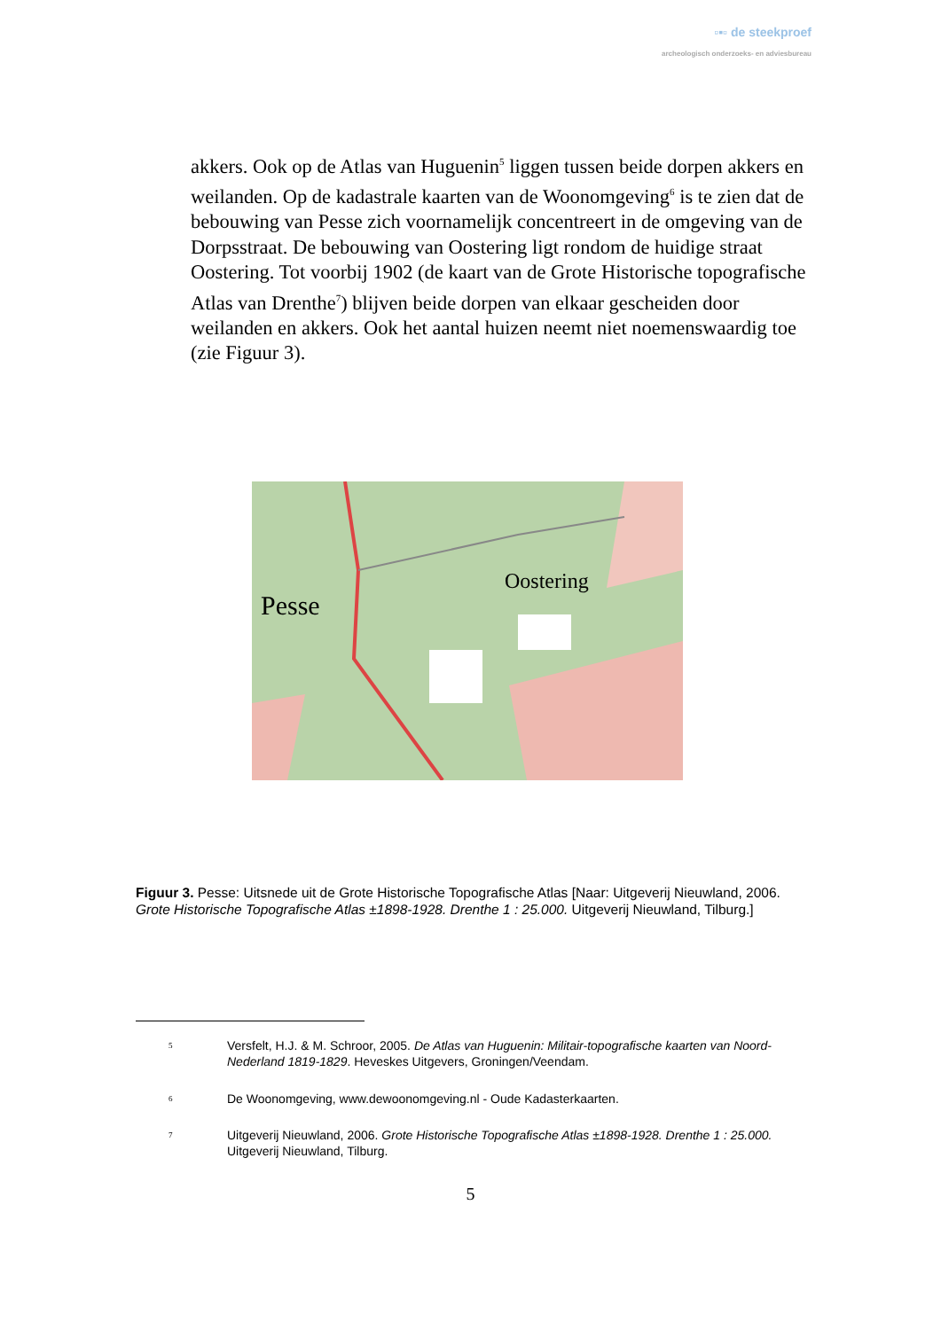▫▪▫ de steekproef
archeologisch onderzoeks- en adviesbureau
akkers. Ook op de Atlas van Huguenin<sup>5</sup> liggen tussen beide dorpen akkers en weilanden. Op de kadastrale kaarten van de Woonomgeving<sup>6</sup> is te zien dat de bebouwing van Pesse zich voornamelijk concentreert in de omgeving van de Dorpsstraat. De bebouwing van Oostering ligt rondom de huidige straat Oostering. Tot voorbij 1902 (de kaart van de Grote Historische topografische Atlas van Drenthe<sup>7</sup>) blijven beide dorpen van elkaar gescheiden door weilanden en akkers. Ook het aantal huizen neemt niet noemenswaardig toe (zie Figuur 3).
Pesse
Oostering
Figuur 3. Pesse: Uitsnede uit de Grote Historische Topografische Atlas [Naar: Uitgeverij Nieuwland, 2006. Grote Historische Topografische Atlas ±1898-1928. Drenthe 1 : 25.000. Uitgeverij Nieuwland, Tilburg.]
5
Versfelt, H.J. & M. Schroor, 2005. De Atlas van Huguenin: Militair-topografische kaarten van Noord-Nederland 1819-1829. Heveskes Uitgevers, Groningen/Veendam.
6
De Woonomgeving, www.dewoonomgeving.nl - Oude Kadasterkaarten.
7
Uitgeverij Nieuwland, 2006. Grote Historische Topografische Atlas ±1898-1928. Drenthe 1 : 25.000. Uitgeverij Nieuwland, Tilburg.
5